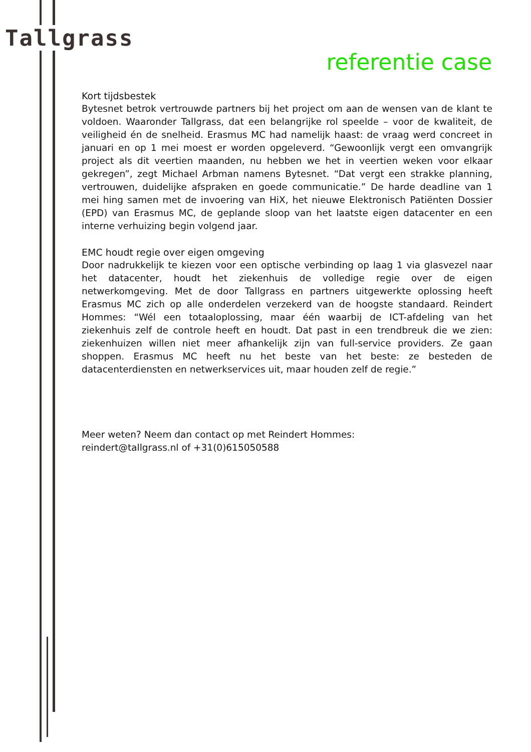Tallgrass
referentie case
Kort tijdsbestek
Bytesnet betrok vertrouwde partners bij het project om aan de wensen van de klant te voldoen. Waaronder Tallgrass, dat een belangrijke rol speelde – voor de kwaliteit, de veiligheid én de snelheid. Erasmus MC had namelijk haast: de vraag werd concreet in januari en op 1 mei moest er worden opgeleverd. “Gewoonlijk vergt een omvangrijk project als dit veertien maanden, nu hebben we het in veertien weken voor elkaar gekregen”, zegt Michael Arbman namens Bytesnet. “Dat vergt een strakke planning, vertrouwen, duidelijke afspraken en goede communicatie.” De harde deadline van 1 mei hing samen met de invoering van HiX, het nieuwe Elektronisch Patiënten Dossier (EPD) van Erasmus MC, de geplande sloop van het laatste eigen datacenter en een interne verhuizing begin volgend jaar.
EMC houdt regie over eigen omgeving
Door nadrukkelijk te kiezen voor een optische verbinding op laag 1 via glasvezel naar het datacenter, houdt het ziekenhuis de volledige regie over de eigen netwerkomgeving. Met de door Tallgrass en partners uitgewerkte oplossing heeft Erasmus MC zich op alle onderdelen verzekerd van de hoogste standaard. Reindert Hommes: “Wél een totaaloplossing, maar één waarbij de ICT-afdeling van het ziekenhuis zelf de controle heeft en houdt. Dat past in een trendbreuk die we zien: ziekenhuizen willen niet meer afhankelijk zijn van full-service providers. Ze gaan shoppen. Erasmus MC heeft nu het beste van het beste: ze besteden de datacenterdiensten en netwerkservices uit, maar houden zelf de regie.”
Meer weten? Neem dan contact op met Reindert Hommes:
reindert@tallgrass.nl of +31(0)615050588